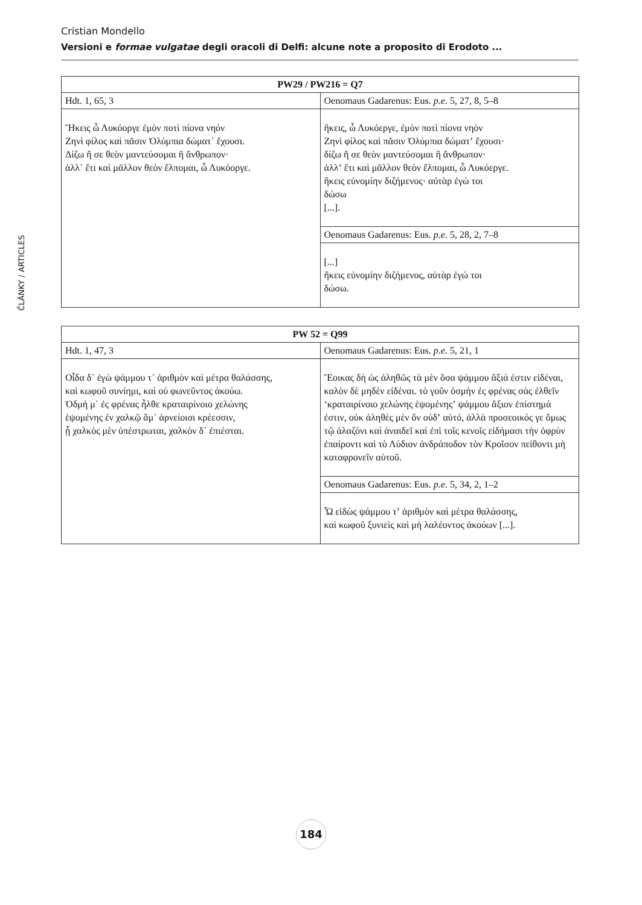Cristian Mondello
Versioni e formae vulgatae degli oracoli di Delfi: alcune note a proposito di Erodoto ...
ČLÁNKY / ARTICLES
| PW29 / PW216 = Q7 | |
| --- | --- |
| Hdt. 1, 65, 3 | Oenomaus Gadarenus: Eus. p.e. 5, 27, 8, 5–8 |
| Ἥκεις ὦ Λυκόοργε ἐμὸν ποτὶ πίονα νηόν Ζηνὶ φίλος καὶ πᾶσιν Ὀλύμπια δώματ᾽ ἔχουσι. Δίζω ἤ σε θεὸν μαντεύσομαι ἢ ἄνθρωπον· ἀλλ᾽ ἔτι καὶ μᾶλλον θεὸν ἔλπομαι, ὦ Λυκόοργε. | ἥκεις, ὦ Λυκόεργε, ἐμὸν ποτὶ πίονα νηὸν Ζηνὶ φίλος καὶ πᾶσιν Ὀλύμπια δώματʼ ἔχουσι· δίζω ἤ σε θεὸν μαντεύσομαι ἢ ἄνθρωπον· ἀλλʼ ἔτι καὶ μᾶλλον θεὸν ἔλπομαι, ὦ Λυκόεργε. ἥκεις εὐνομίην διζήμενος· αὐτὰρ ἐγώ τοι δώσω [...]. |
| | Oenomaus Gadarenus: Eus. p.e. 5, 28, 2, 7–8 |
| | [...] ἥκεις εὐνομίην διζήμενος, αὐτὰρ ἐγώ τοι δώσω. |
| PW 52 = Q99 | |
| --- | --- |
| Hdt. 1, 47, 3 | Oenomaus Gadarenus: Eus. p.e. 5, 21, 1 |
| Οἶδα δ᾽ ἐγὼ ψάμμου τ᾽ ἀριθμὸν καὶ μέτρα θαλάσσης, καὶ κωφοῦ συνίημι, καὶ οὐ φωνεῦντος ἀκούω. Ὀδμή μ᾽ ἐς φρένας ἦλθε κραταιρίνοιο χελώνης ἑψομένης ἐν χαλκῷ ἅμ᾽ ἀρνείοισι κρέεσσιν, ᾗ χαλκὸς μὲν ὑπέστρωται, χαλκὸν δ᾽ ἐπιέσται. | Ἔοικας δὴ ὡς ἀληθῶς τὰ μὲν ὅσα ψάμμου ἄξιά ἐστιν εἰδέναι, καλὸν δὲ μηδὲν εἰδέναι. τὸ γοῦν ὀσμὴν ἐς φρένας σὰς ἐλθεῖν ʻκραταιρίνοιο χελώνης ἑψομένηςʼ ψάμμου ἄξιον ἐπίστημά ἐστιν, οὐκ ἀληθὲς μὲν ὂν οὐδʼ αὐτό, ἀλλὰ προσεοικός γε ὅμως τῷ ἀλαζόνι καὶ ἀναιδεῖ καὶ ἐπὶ τοῖς κενοῖς εἰδήμασι τὴν ὀφρὺν ἐπαίροντι καὶ τὸ Λύδιον ἀνδράποδον τὸν Κροῖσον πείθοντι μὴ καταφρονεῖν αὐτοῦ. |
| | Oenomaus Gadarenus: Eus. p.e. 5, 34, 2, 1–2 |
| | Ὦ εἰδὼς ψάμμου τʼ ἀριθμὸν καὶ μέτρα θαλάσσης, καὶ κωφοῦ ξυνιεὶς καὶ μὴ λαλέοντος ἀκούων [...]. |
184